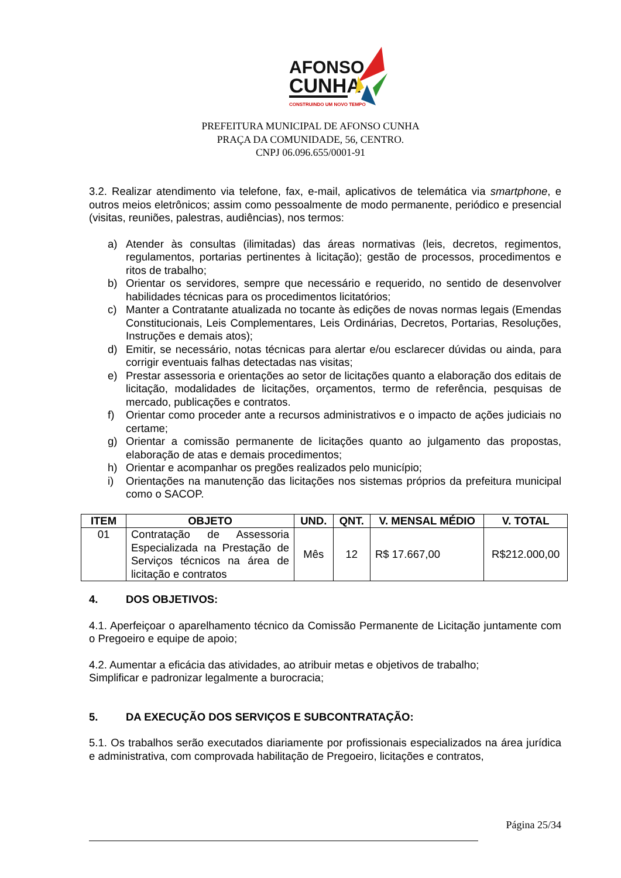AFONSO
CUNHA
CONSTRUINDO UM NOVO TEMPO
PREFEITURA MUNICIPAL DE AFONSO CUNHA
PRAÇA DA COMUNIDADE, 56, CENTRO.
CNPJ 06.096.655/0001-91
3.2. Realizar atendimento via telefone, fax, e-mail, aplicativos de telemática via smartphone, e outros meios eletrônicos; assim como pessoalmente de modo permanente, periódico e presencial (visitas, reuniões, palestras, audiências), nos termos:
a) Atender às consultas (ilimitadas) das áreas normativas (leis, decretos, regimentos, regulamentos, portarias pertinentes à licitação); gestão de processos, procedimentos e ritos de trabalho;
b) Orientar os servidores, sempre que necessário e requerido, no sentido de desenvolver habilidades técnicas para os procedimentos licitatórios;
c) Manter a Contratante atualizada no tocante às edições de novas normas legais (Emendas Constitucionais, Leis Complementares, Leis Ordinárias, Decretos, Portarias, Resoluções, Instruções e demais atos);
d) Emitir, se necessário, notas técnicas para alertar e/ou esclarecer dúvidas ou ainda, para corrigir eventuais falhas detectadas nas visitas;
e) Prestar assessoria e orientações ao setor de licitações quanto a elaboração dos editais de licitação, modalidades de licitações, orçamentos, termo de referência, pesquisas de mercado, publicações e contratos.
f) Orientar como proceder ante a recursos administrativos e o impacto de ações judiciais no certame;
g) Orientar a comissão permanente de licitações quanto ao julgamento das propostas, elaboração de atas e demais procedimentos;
h) Orientar e acompanhar os pregões realizados pelo município;
i) Orientações na manutenção das licitações nos sistemas próprios da prefeitura municipal como o SACOP.
| ITEM | OBJETO | UND. | QNT. | V. MENSAL MÉDIO | V. TOTAL |
| --- | --- | --- | --- | --- | --- |
| 01 | Contratação de Assessoria Especializada na Prestação de Serviços técnicos na área de licitação e contratos | Mês | 12 | R$ 17.667,00 | R$212.000,00 |
4. DOS OBJETIVOS:
4.1. Aperfeiçoar o aparelhamento técnico da Comissão Permanente de Licitação juntamente com o Pregoeiro e equipe de apoio;
4.2. Aumentar a eficácia das atividades, ao atribuir metas e objetivos de trabalho;
Simplificar e padronizar legalmente a burocracia;
5. DA EXECUÇÃO DOS SERVIÇOS E SUBCONTRATAÇÃO:
5.1. Os trabalhos serão executados diariamente por profissionais especializados na área jurídica e administrativa, com comprovada habilitação de Pregoeiro, licitações e contratos,
Página 25/34